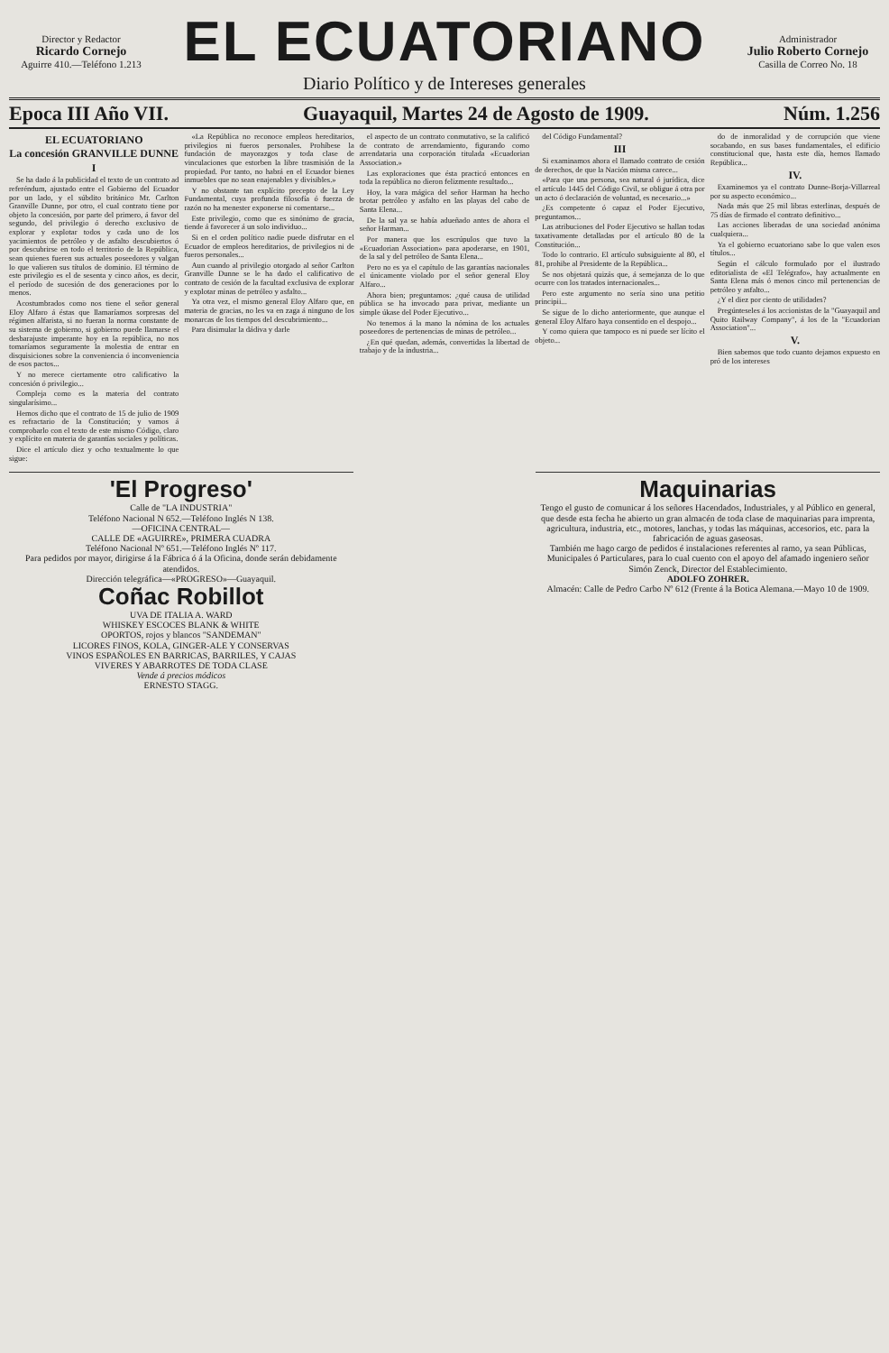Director y Redactor
Ricardo Cornejo
Aguirre 410.—Teléfono 1.213
EL ECUATORIANO
Diario Político y de Intereses generales
Administrador
Julio Roberto Cornejo
Casilla de Correo No. 18
Epoca III Año VII. Guayaquil, Martes 24 de Agosto de 1909. Núm. 1.256
EL ECUATORIANO
La concesión GRANVILLE DUNNE
I
Se ha dado á la publicidad el texto de un contrato ad referéndum, ajustado entre el Gobierno del Ecuador por un lado, y el súbdito británico Mr. Carlton Granville Dunne, por otro, el cual contrato tiene por objeto la concesión, por parte del primero, á favor del segundo, del privilegio ó derecho exclusivo de explorar y explotar todos y cada uno de los yacimientos de petróleo y de asfalto descubiertos ó por descubrirse en todo el territorio de la República, sean quienes fueren sus actuales poseedores y valgan lo que valieren sus títulos de dominio. El término de este privilegio es el de sesenta y cinco años, es decir, el período de sucesión de dos generaciones por lo menos.
Acostumbrados como nos tiene el señor general Eloy Alfaro á éstas que llamaríamos sorpresas del régimen alfarista, si no fueran la norma constante de su sistema de gobierno, si gobierno puede llamarse el desbarajuste imperante hoy en la república, no nos tomaríamos seguramente la molestia de entrar en disquisiciones sobre la conveniencia ó inconveniencia de esos pactos...
Y no merece ciertamente otro calificativo la concesión ó privilegio...
Compleja como es la materia del contrato singularísimo...
Hemos dicho que el contrato de 15 de julio de 1909 es refractario de la Constitución; y vamos á comprobarlo con el texto de este mismo Código, claro y explícito en materia de garantías sociales y políticas.
Dice el artículo diez y ocho textualmente lo que sigue:
«La República no reconoce empleos hereditarios, privilegios ni fueros personales. Prohíbese la fundación de mayorazgos y toda clase de vinculaciones que estorben la libre trasmisión de la propiedad. Por tanto, no habrá en el Ecuador bienes inmuebles que no sean enajenables y divisibles.»
Y no obstante tan explícito precepto de la Ley Fundamental, cuya profunda filosofía ó fuerza de razón no ha menester exponerse ni comentarse...
Este privilegio, como que es sinónimo de gracia, tiende á favorecer á un solo individuo...
Si en el orden político nadie puede disfrutar en el Ecuador de empleos hereditarios, de privilegios ni de fueros personales...
Aun cuando al privilegio otorgado al señor Carlton Granville Dunne se le ha dado el calificativo de contrato de cesión de la facultad exclusiva de explorar y explotar minas de petróleo y asfalto...
Ya otra vez, el mismo general Eloy Alfaro que, en materia de gracias, no les va en zaga á ninguno de los monarcas de los tiempos del descubrimiento...
Para disimular la dádiva y darle
el aspecto de un contrato conmutativo, se la calificó de contrato de arrendamiento, figurando como arrendataria una corporación titulada «Ecuadorian Association.»
Las exploraciones que ésta practicó entonces en toda la república no dieron felizmente resultado...
Hoy, la vara mágica del señor Harman ha hecho brotar petróleo y asfalto en las playas del cabo de Santa Elena...
De la sal ya se había adueñado antes de ahora el señor Harman...
Por manera que los escrúpulos que tuvo la «Ecuadorian Association» para apoderarse, en 1901, de la sal y del petróleo de Santa Elena...
Pero no es ya el capítulo de las garantías nacionales el únicamente violado por el señor general Eloy Alfaro...
Ahora bien; preguntamos: ¿qué causa de utilidad pública se ha invocado para privar, mediante un simple úkase del Poder Ejecutivo...
No tenemos á la mano la nómina de los actuales poseedores de pertenencias de minas de petróleo...
¿En qué quedan, además, convertidas la libertad de trabajo y de la industria...
del Código Fundamental?
III
Si examinamos ahora el llamado contrato de cesión de derechos, de que la Nación misma carece...
«Para que una persona, sea natural ó jurídica, dice el artículo 1445 del Código Civil, se obligue á otra por un acto ó declaración de voluntad, es necesario...»
¿Es competente ó capaz el Poder Ejecutivo, preguntamos...
Las atribuciones del Poder Ejecutivo se hallan todas taxativamente detalladas por el artículo 80 de la Constitución...
Todo lo contrario. El artículo subsiguiente al 80, el 81, prohibe al Presidente de la República...
Se nos objetará quizás que, á semejanza de lo que ocurre con los tratados internacionales...
Pero este argumento no sería sino una petitio principii...
Se sigue de lo dicho anteriormente, que aunque el general Eloy Alfaro haya consentido en el despojo...
Y como quiera que tampoco es ni puede ser lícito el objeto...
do de inmoralidad y de corrupción que viene socabando, en sus bases fundamentales, el edificio constitucional que, hasta este día, hemos llamado República...
IV.
Examinemos ya el contrato Dunne-Borja-Villarreal por su aspecto económico...
Nada más que 25 mil libras esterlinas, después de 75 días de firmado el contrato definitivo...
Las acciones liberadas de una sociedad anónima cualquiera...
Ya el gobierno ecuatoriano sabe lo que valen esos títulos...
Según el cálculo formulado por el ilustrado editorialista de «El Telégrafo», hay actualmente en Santa Elena más ó menos cinco mil pertenencias de petróleo y asfalto...
¿Y el diez por ciento de utilidades?
Pregúnteseles á los accionistas de la "Guayaquil and Quito Railway Company", á los de la "Ecuadorian Association"...
V.
Bien sabemos que todo cuanto dejamos expuesto en pró de los intereses
'El Progreso'
Calle de "LA INDUSTRIA"
Teléfono Nacional N 652.—Teléfono Inglés N 138.
—OFICINA CENTRAL—
CALLE DE «AGUIRRE», PRIMERA CUADRA
Teléfono Nacional Nº 651.—Teléfono Inglés Nº 117.
Para pedidos por mayor, dirigirse á la Fábrica ó á la Oficina, donde serán debidamente atendidos.
Dirección telegráfica—«PROGRESO»—Guayaquil.
Coñac Robillot
UVA DE ITALIA A. WARD
WHISKEY ESCOCES BLANK & WHITE
OPORTOS, rojos y blancos "SANDEMAN"
LICORES FINOS, KOLA, GINGER-ALE Y CONSERVAS
VINOS ESPAÑOLES EN BARRICAS, BARRILES, Y CAJAS
VIVERES Y ABARROTES DE TODA CLASE
Vende á precios módicos
ERNESTO STAGG.
Maquinarias
Tengo el gusto de comunicar á los señores Hacendados, Industriales, y al Público en general, que desde esta fecha he abierto un gran almacén de toda clase de maquinarias para imprenta, agricultura, industria, etc., motores, lanchas, y todas las máquinas, accesorios, etc. para la fabricación de aguas gaseosas.
También me hago cargo de pedidos é instalaciones referentes al ramo, ya sean Públicas, Municipales ó Particulares, para lo cual cuento con el apoyo del afamado ingeniero señor Simón Zenck, Director del Establecimiento.
ADOLFO ZOHRER.
Almacén: Calle de Pedro Carbo Nº 612 (Frente á la Botica Alemana.—Mayo 10 de 1909.